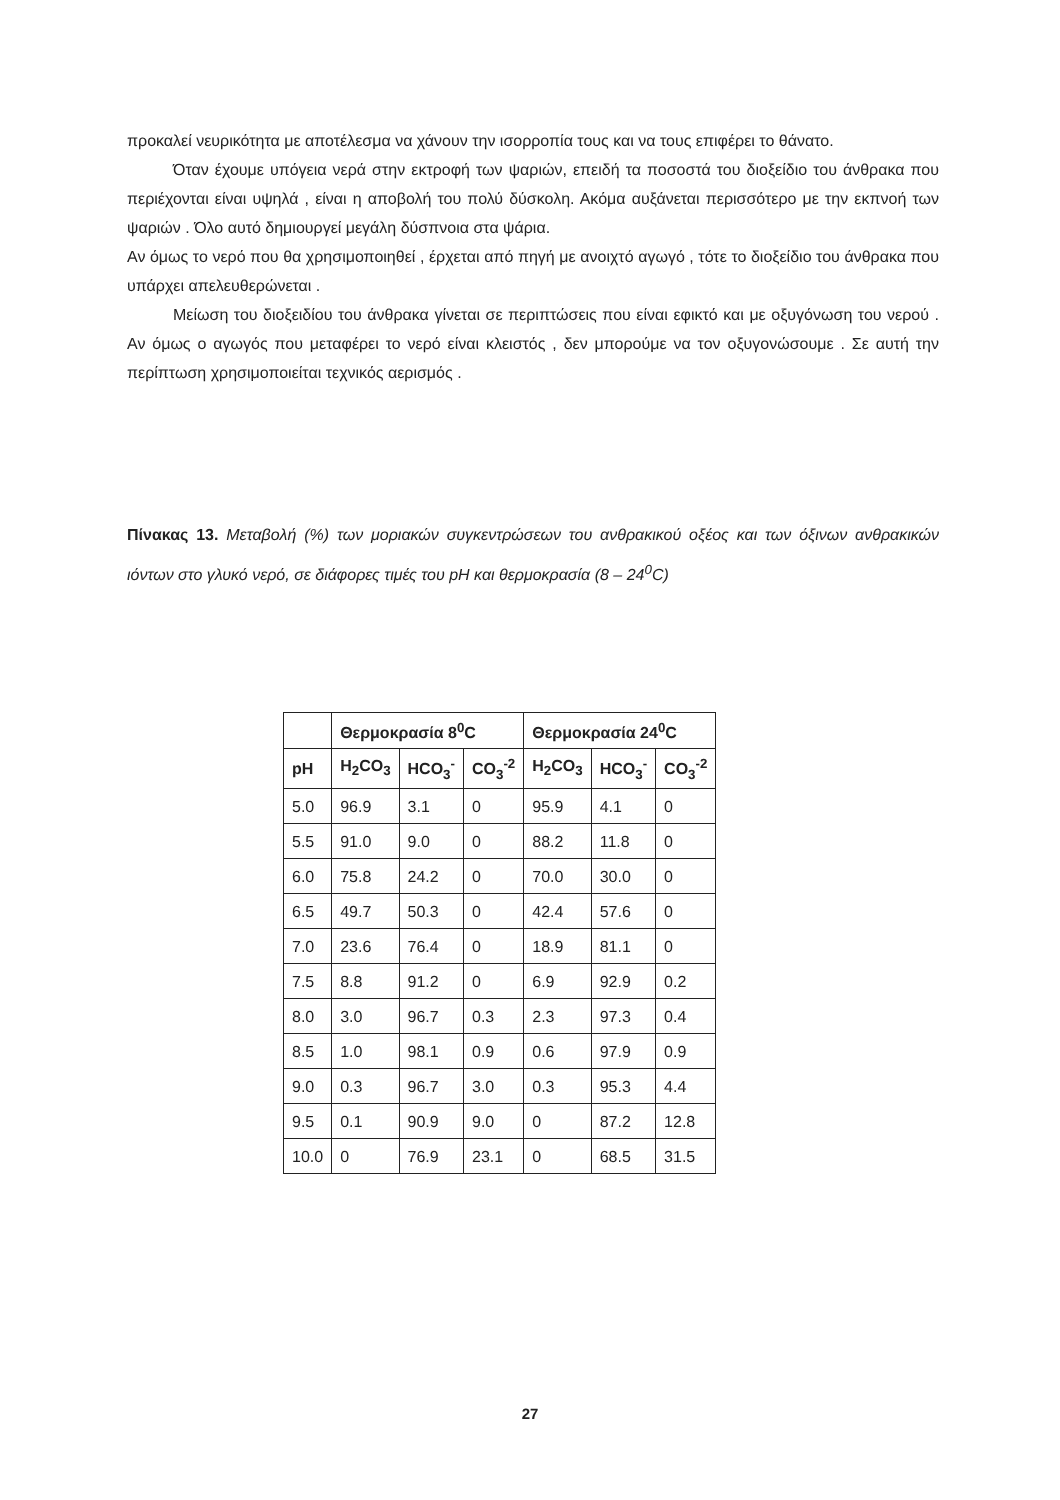προκαλεί νευρικότητα με αποτέλεσμα να χάνουν την ισορροπία τους και να τους επιφέρει το θάνατο.
Όταν έχουμε υπόγεια νερά στην εκτροφή των ψαριών, επειδή τα ποσοστά του διοξείδιο του άνθρακα που περιέχονται είναι υψηλά , είναι η αποβολή του πολύ δύσκολη. Ακόμα αυξάνεται περισσότερο με την εκπνοή των ψαριών . Όλο αυτό δημιουργεί μεγάλη δύσπνοια στα ψάρια.
Αν όμως το νερό που θα χρησιμοποιηθεί , έρχεται από πηγή με ανοιχτό αγωγό , τότε το διοξείδιο του άνθρακα που υπάρχει απελευθερώνεται .
Μείωση του διοξειδίου του άνθρακα γίνεται σε περιπτώσεις που είναι εφικτό και με οξυγόνωση του νερού . Αν όμως ο αγωγός που μεταφέρει το νερό είναι κλειστός , δεν μπορούμε να τον οξυγονώσουμε . Σε αυτή την περίπτωση χρησιμοποιείται τεχνικός αερισμός .
Πίνακας 13. Μεταβολή (%) των μοριακών συγκεντρώσεων του ανθρακικού οξέος και των όξινων ανθρακικών ιόντων στο γλυκό νερό, σε διάφορες τιμές του pH και θερμοκρασία (8 – 24<sup>0</sup>C)
| | Θερμοκρασία 8<sup>0</sup>C | | | Θερμοκρασία 24<sup>0</sup>C | | |
| --- | --- | --- | --- | --- | --- | --- |
| pH | H<sub>2</sub>CO<sub>3</sub> | HCO<sub>3</sub><sup>-</sup> | CO<sub>3</sub><sup>-2</sup> | H<sub>2</sub>CO<sub>3</sub> | HCO<sub>3</sub><sup>-</sup> | CO<sub>3</sub><sup>-2</sup> |
| 5.0 | 96.9 | 3.1 | 0 | 95.9 | 4.1 | 0 |
| 5.5 | 91.0 | 9.0 | 0 | 88.2 | 11.8 | 0 |
| 6.0 | 75.8 | 24.2 | 0 | 70.0 | 30.0 | 0 |
| 6.5 | 49.7 | 50.3 | 0 | 42.4 | 57.6 | 0 |
| 7.0 | 23.6 | 76.4 | 0 | 18.9 | 81.1 | 0 |
| 7.5 | 8.8 | 91.2 | 0 | 6.9 | 92.9 | 0.2 |
| 8.0 | 3.0 | 96.7 | 0.3 | 2.3 | 97.3 | 0.4 |
| 8.5 | 1.0 | 98.1 | 0.9 | 0.6 | 97.9 | 0.9 |
| 9.0 | 0.3 | 96.7 | 3.0 | 0.3 | 95.3 | 4.4 |
| 9.5 | 0.1 | 90.9 | 9.0 | 0 | 87.2 | 12.8 |
| 10.0 | 0 | 76.9 | 23.1 | 0 | 68.5 | 31.5 |
27